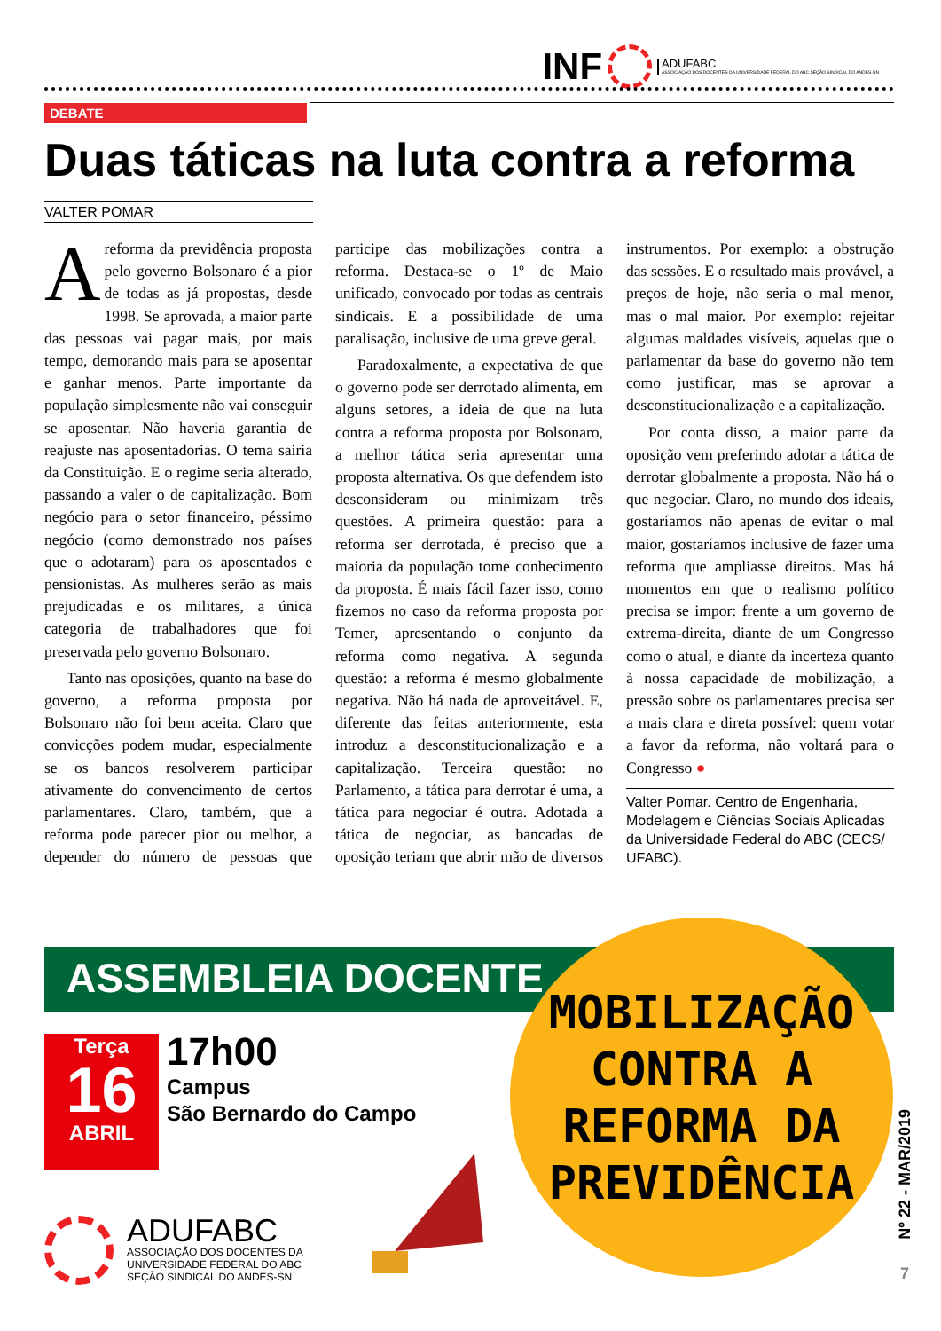INF ADUFABC
ASSOCIAÇÃO DOS DOCENTES DA UNIVERSIDADE FEDERAL DO ABC SEÇÃO SINDICAL DO ANDES-SN
DEBATE
Duas táticas na luta contra a reforma
VALTER POMAR
Areforma da previdência proposta pelo governo Bolsonaro é a pior de todas as já propostas, desde 1998. Se aprovada, a maior parte das pessoas vai pagar mais, por mais tempo, demorando mais para se aposentar e ganhar menos. Parte importante da população simplesmente não vai conseguir se aposentar. Não haveria garantia de reajuste nas aposentadorias. O tema sairia da Constituição. E o regime seria alterado, passando a valer o de capitalização. Bom negócio para o setor financeiro, péssimo negócio (como demonstrado nos países que o adotaram) para os aposentados e pensionistas. As mulheres serão as mais prejudicadas e os militares, a única categoria de trabalhadores que foi preservada pelo governo Bolsonaro.
Tanto nas oposições, quanto na base do governo, a reforma proposta por Bolsonaro não foi bem aceita. Claro que convicções podem mudar, especialmente se os bancos resolverem participar ativamente do convencimento de certos parlamentares. Claro, também, que a reforma pode parecer pior ou melhor, a depender do número de pessoas que participe das mobilizações contra a reforma. Destaca-se o 1º de Maio unificado, convocado por todas as centrais sindicais. E a possibilidade de uma paralisação, inclusive de uma greve geral.
Paradoxalmente, a expectativa de que o governo pode ser derrotado alimenta, em alguns setores, a ideia de que na luta contra a reforma proposta por Bolsonaro, a melhor tática seria apresentar uma proposta alternativa. Os que defendem isto desconsideram ou minimizam três questões. A primeira questão: para a reforma ser derrotada, é preciso que a maioria da população tome conhecimento da proposta. É mais fácil fazer isso, como fizemos no caso da reforma proposta por Temer, apresentando o conjunto da reforma como negativa. A segunda questão: a reforma é mesmo globalmente negativa. Não há nada de aproveitável. E, diferente das feitas anteriormente, esta introduz a desconstitucionalização e a capitalização. Terceira questão: no Parlamento, a tática para derrotar é uma, a tática para negociar é outra. Adotada a tática de negociar, as bancadas de oposição teriam que abrir mão de diversos instrumentos. Por exemplo: a obstrução das sessões. E o resultado mais provável, a preços de hoje, não seria o mal menor, mas o mal maior. Por exemplo: rejeitar algumas maldades visíveis, aquelas que o parlamentar da base do governo não tem como justificar, mas se aprovar a desconstitucionalização e a capitalização.
Por conta disso, a maior parte da oposição vem preferindo adotar a tática de derrotar globalmente a proposta. Não há o que negociar. Claro, no mundo dos ideais, gostaríamos não apenas de evitar o mal maior, gostaríamos inclusive de fazer uma reforma que ampliasse direitos. Mas há momentos em que o realismo político precisa se impor: frente a um governo de extrema-direita, diante de um Congresso como o atual, e diante da incerteza quanto à nossa capacidade de mobilização, a pressão sobre os parlamentares precisa ser a mais clara e direta possível: quem votar a favor da reforma, não voltará para o Congresso ●
Valter Pomar. Centro de Engenharia, Modelagem e Ciências Sociais Aplicadas da Universidade Federal do ABC (CECS/ UFABC).
ASSEMBLEIA DOCENTE
MOBILIZAÇÃO
CONTRA A
REFORMA DA
PREVIDÊNCIA
Terça
16
ABRIL
17h00
Campus
São Bernardo do Campo
ADUFABC
ASSOCIAÇÃO DOS DOCENTES DA
UNIVERSIDADE FEDERAL DO ABC
SEÇÃO SINDICAL DO ANDES-SN
Nº 22 - MAR/2019
7